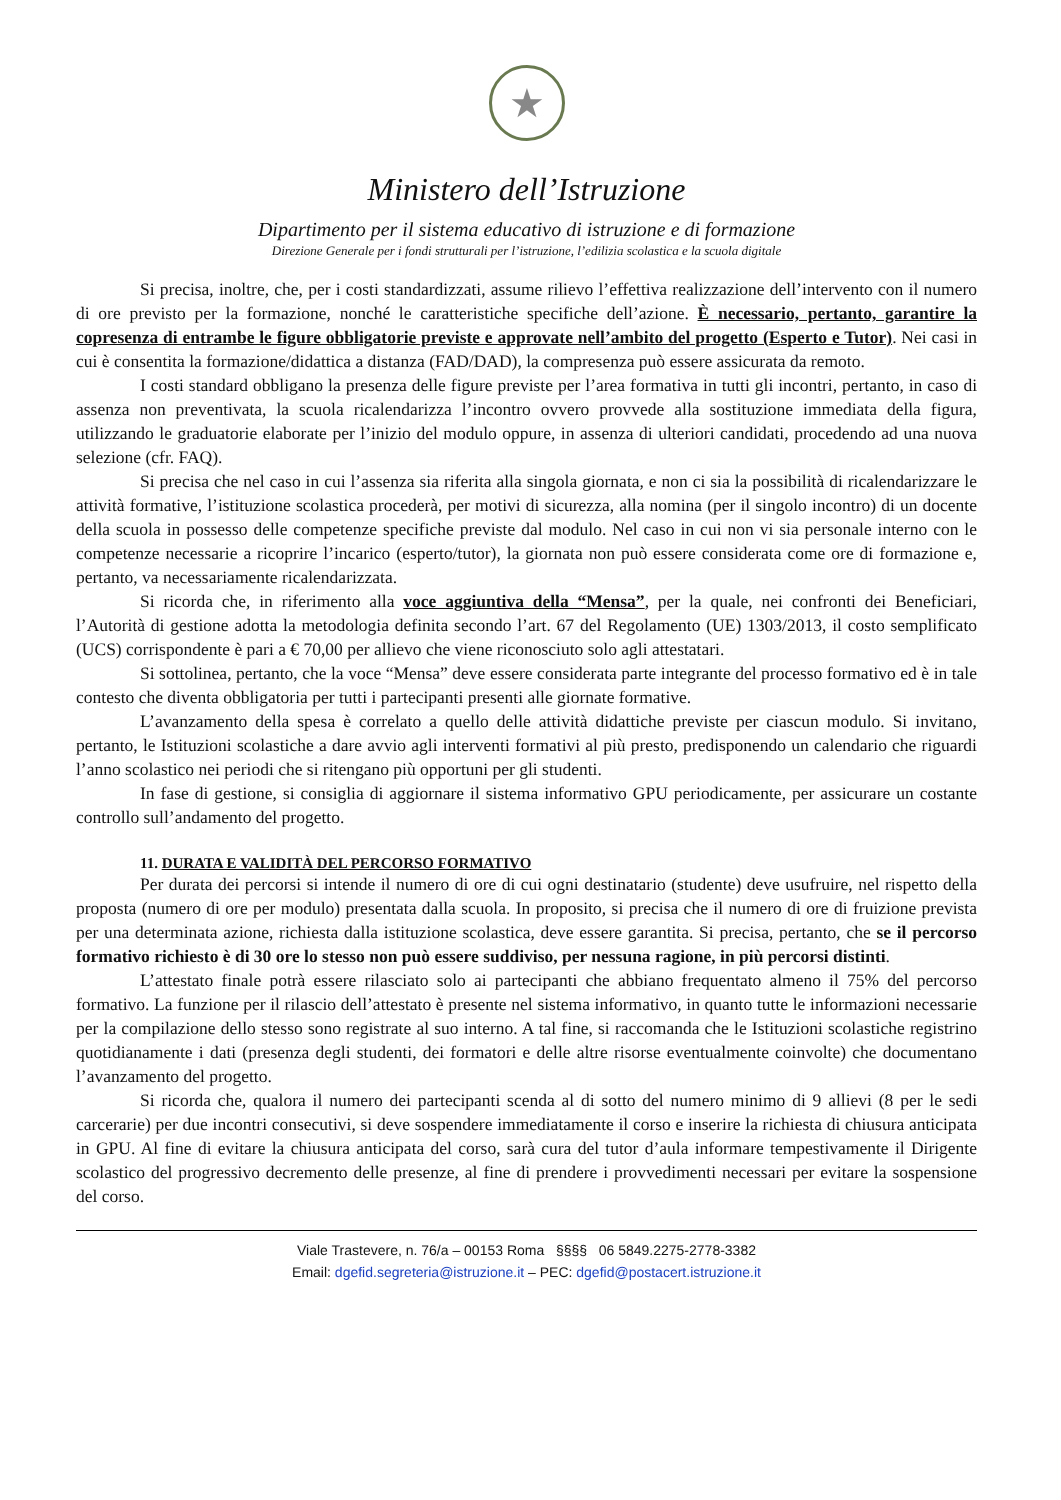★
Ministero dell’Istruzione
Dipartimento per il sistema educativo di istruzione e di formazione
Direzione Generale per i fondi strutturali per l’istruzione, l’edilizia scolastica e la scuola digitale
Si precisa, inoltre, che, per i costi standardizzati, assume rilievo l’effettiva realizzazione dell’intervento con il numero di ore previsto per la formazione, nonché le caratteristiche specifiche dell’azione. È necessario, pertanto, garantire la copresenza di entrambe le figure obbligatorie previste e approvate nell’ambito del progetto (Esperto e Tutor). Nei casi in cui è consentita la formazione/didattica a distanza (FAD/DAD), la compresenza può essere assicurata da remoto.
I costi standard obbligano la presenza delle figure previste per l’area formativa in tutti gli incontri, pertanto, in caso di assenza non preventivata, la scuola ricalendarizza l’incontro ovvero provvede alla sostituzione immediata della figura, utilizzando le graduatorie elaborate per l’inizio del modulo oppure, in assenza di ulteriori candidati, procedendo ad una nuova selezione (cfr. FAQ).
Si precisa che nel caso in cui l’assenza sia riferita alla singola giornata, e non ci sia la possibilità di ricalendarizzare le attività formative, l’istituzione scolastica procederà, per motivi di sicurezza, alla nomina (per il singolo incontro) di un docente della scuola in possesso delle competenze specifiche previste dal modulo. Nel caso in cui non vi sia personale interno con le competenze necessarie a ricoprire l’incarico (esperto/tutor), la giornata non può essere considerata come ore di formazione e, pertanto, va necessariamente ricalendarizzata.
Si ricorda che, in riferimento alla voce aggiuntiva della “Mensa”, per la quale, nei confronti dei Beneficiari, l’Autorità di gestione adotta la metodologia definita secondo l’art. 67 del Regolamento (UE) 1303/2013, il costo semplificato (UCS) corrispondente è pari a € 70,00 per allievo che viene riconosciuto solo agli attestatari.
Si sottolinea, pertanto, che la voce “Mensa” deve essere considerata parte integrante del processo formativo ed è in tale contesto che diventa obbligatoria per tutti i partecipanti presenti alle giornate formative.
L’avanzamento della spesa è correlato a quello delle attività didattiche previste per ciascun modulo. Si invitano, pertanto, le Istituzioni scolastiche a dare avvio agli interventi formativi al più presto, predisponendo un calendario che riguardi l’anno scolastico nei periodi che si ritengano più opportuni per gli studenti.
In fase di gestione, si consiglia di aggiornare il sistema informativo GPU periodicamente, per assicurare un costante controllo sull’andamento del progetto.
11. DURATA E VALIDITÀ DEL PERCORSO FORMATIVO
Per durata dei percorsi si intende il numero di ore di cui ogni destinatario (studente) deve usufruire, nel rispetto della proposta (numero di ore per modulo) presentata dalla scuola. In proposito, si precisa che il numero di ore di fruizione prevista per una determinata azione, richiesta dalla istituzione scolastica, deve essere garantita. Si precisa, pertanto, che se il percorso formativo richiesto è di 30 ore lo stesso non può essere suddiviso, per nessuna ragione, in più percorsi distinti.
L’attestato finale potrà essere rilasciato solo ai partecipanti che abbiano frequentato almeno il 75% del percorso formativo. La funzione per il rilascio dell’attestato è presente nel sistema informativo, in quanto tutte le informazioni necessarie per la compilazione dello stesso sono registrate al suo interno. A tal fine, si raccomanda che le Istituzioni scolastiche registrino quotidianamente i dati (presenza degli studenti, dei formatori e delle altre risorse eventualmente coinvolte) che documentano l’avanzamento del progetto.
Si ricorda che, qualora il numero dei partecipanti scenda al di sotto del numero minimo di 9 allievi (8 per le sedi carcerarie) per due incontri consecutivi, si deve sospendere immediatamente il corso e inserire la richiesta di chiusura anticipata in GPU. Al fine di evitare la chiusura anticipata del corso, sarà cura del tutor d’aula informare tempestivamente il Dirigente scolastico del progressivo decremento delle presenze, al fine di prendere i provvedimenti necessari per evitare la sospensione del corso.
Viale Trastevere, n. 76/a – 00153 Roma §§§§ 06 5849.2275-2778-3382
Email: dgefid.segreteria@istruzione.it – PEC: dgefid@postacert.istruzione.it